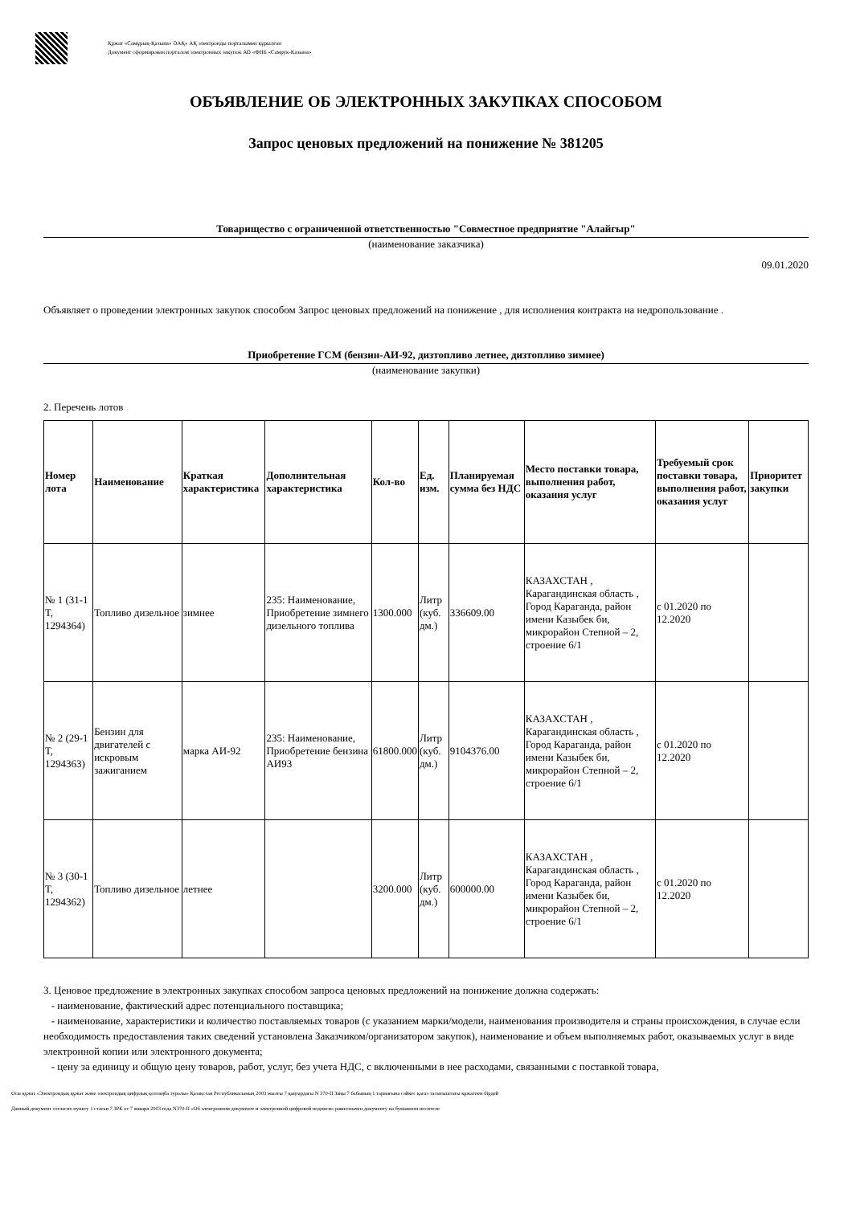Құжат «Самұрық-Қазына» ӘАҚ» АҚ электронды порталымен құрылған
Документ сформирован порталом электронных закупок АО «ФНБ «Самрук-Казына»
ОБЪЯВЛЕНИЕ ОБ ЭЛЕКТРОННЫХ ЗАКУПКАХ СПОСОБОМ
Запрос ценовых предложений на понижение № 381205
Товарищество с ограниченной ответственностью "Совместное предприятие "Алайгыр"
(наименование заказчика)
09.01.2020
Объявляет о проведении электронных закупок способом Запрос ценовых предложений на понижение , для исполнения контракта на недропользование .
Приобретение ГСМ (бензин-АИ-92, дизтопливо летнее, дизтопливо зимнее)
(наименование закупки)
2. Перечень лотов
| Номер лота | Наименование | Краткая характеристика | Дополнительная характеристика | Кол-во | Ед. изм. | Планируемая сумма без НДС | Место поставки товара, выполнения работ, оказания услуг | Требуемый срок поставки товара, выполнения работ, оказания услуг | Приоритет закупки |
| --- | --- | --- | --- | --- | --- | --- | --- | --- | --- |
| № 1 (31-1 Т, 1294364) | Топливо дизельное | зимнее | 235: Наименование, Приобретение зимнего дизельного топлива | 1300.000 | Литр (куб. дм.) | 336609.00 | КАЗАХСТАН , Карагандинская область , Город Караганда, район имени Казыбек би, микрорайон Степной – 2, строение 6/1 | с 01.2020 по 12.2020 | |
| № 2 (29-1 Т, 1294363) | Бензин для двигателей с искровым зажиганием | марка АИ-92 | 235: Наименование, Приобретение бензина АИ93 | 61800.000 | Литр (куб. дм.) | 9104376.00 | КАЗАХСТАН , Карагандинская область , Город Караганда, район имени Казыбек би, микрорайон Степной – 2, строение 6/1 | с 01.2020 по 12.2020 | |
| № 3 (30-1 Т, 1294362) | Топливо дизельное | летнее | | 3200.000 | Литр (куб. дм.) | 600000.00 | КАЗАХСТАН , Карагандинская область , Город Караганда, район имени Казыбек би, микрорайон Степной – 2, строение 6/1 | с 01.2020 по 12.2020 | |
3. Ценовое предложение в электронных закупках способом запроса ценовых предложений на понижение должна содержать:
- наименование, фактический адрес потенциального поставщика;
- наименование, характеристики и количество поставляемых товаров (с указанием марки/модели, наименования производителя и страны происхождения, в случае если необходимость предоставления таких сведений установлена Заказчиком/организатором закупок), наименование и объем выполняемых работ, оказываемых услуг в виде электронной копии или электронного документа;
- цену за единицу и общую цену товаров, работ, услуг, без учета НДС, с включенными в нее расходами, связанными с поставкой товара,
Осы құжат «Электрондық құжат және электрондық цифрлық қолтаңба туралы» Қазақстан Республикасының 2003 жылғы 7 қаңтардағы N 370-II Заңы 7 бабының 1 тармағына сәйкес қағаз тасығыштағы құжатпен бірдей
Данный документ согласно пункту 1 статьи 7 ЗРК от 7 января 2003 года N370-II «Об электронном документе и электронной цифровой подписи» равнозначен документу на бумажном носителе